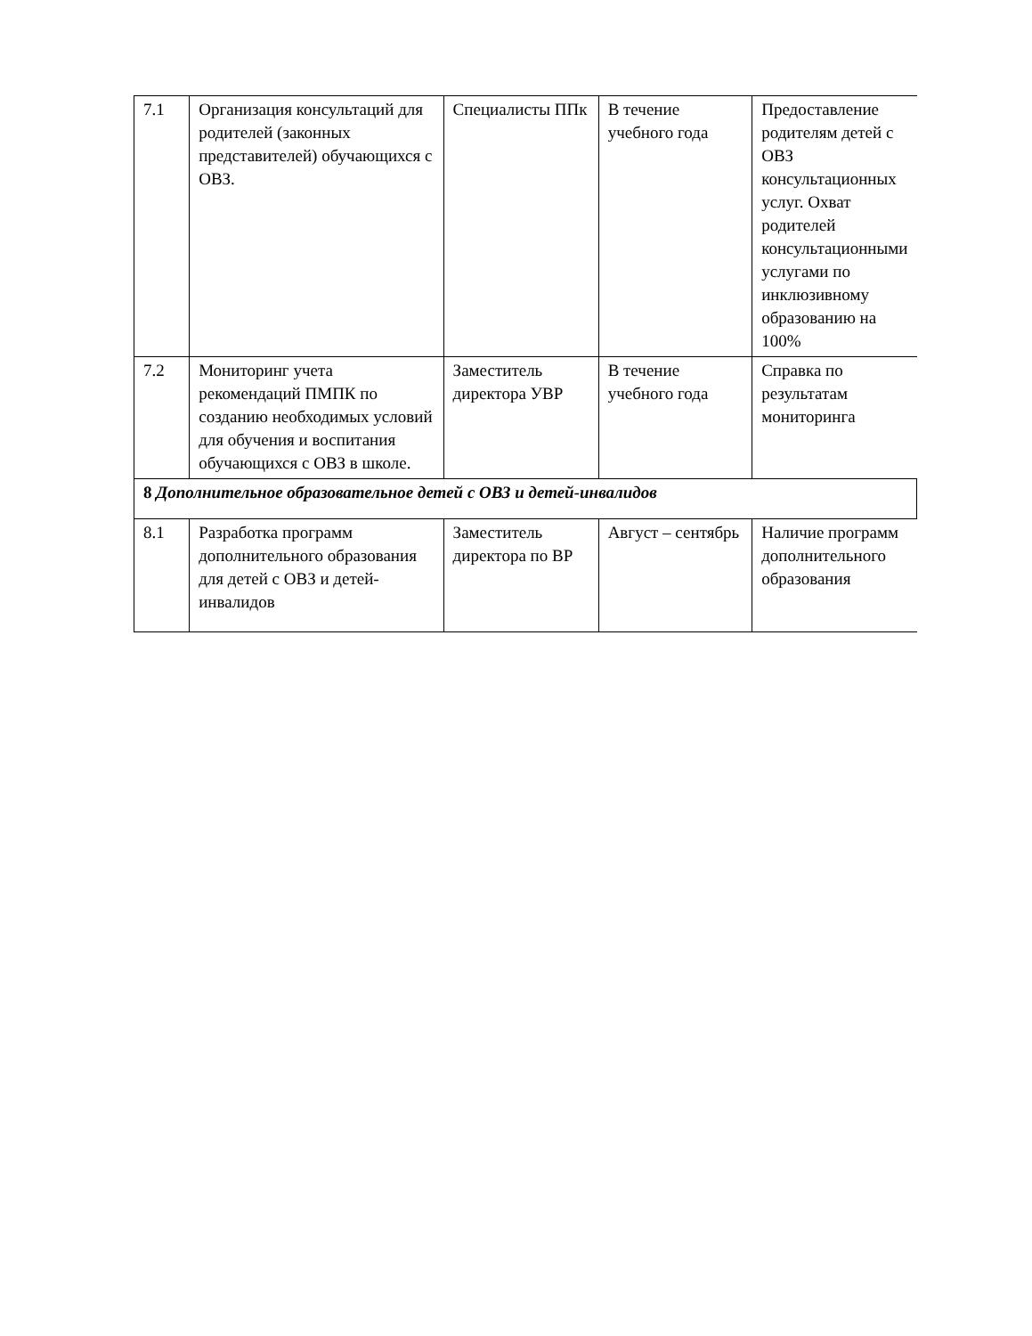| 7.1 | Организация консультаций для родителей (законных представителей) обучающихся с ОВЗ. | Специалисты ППк | В течение учебного года | Предоставление родителям детей с ОВЗ консультационных услуг. Охват родителей консультационными услугами по инклюзивному образованию на 100% |
| 7.2 | Мониторинг учета рекомендаций ПМПК по созданию необходимых условий для обучения и воспитания обучающихся с ОВЗ в школе. | Заместитель директора УВР | В течение учебного года | Справка по результатам мониторинга |
| 8 Дополнительное образовательное детей с ОВЗ и детей-инвалидов | | | | |
| 8.1 | Разработка программ дополнительного образования для детей с ОВЗ и детей-инвалидов | Заместитель директора по ВР | Август – сентябрь | Наличие программ дополнительного образования |